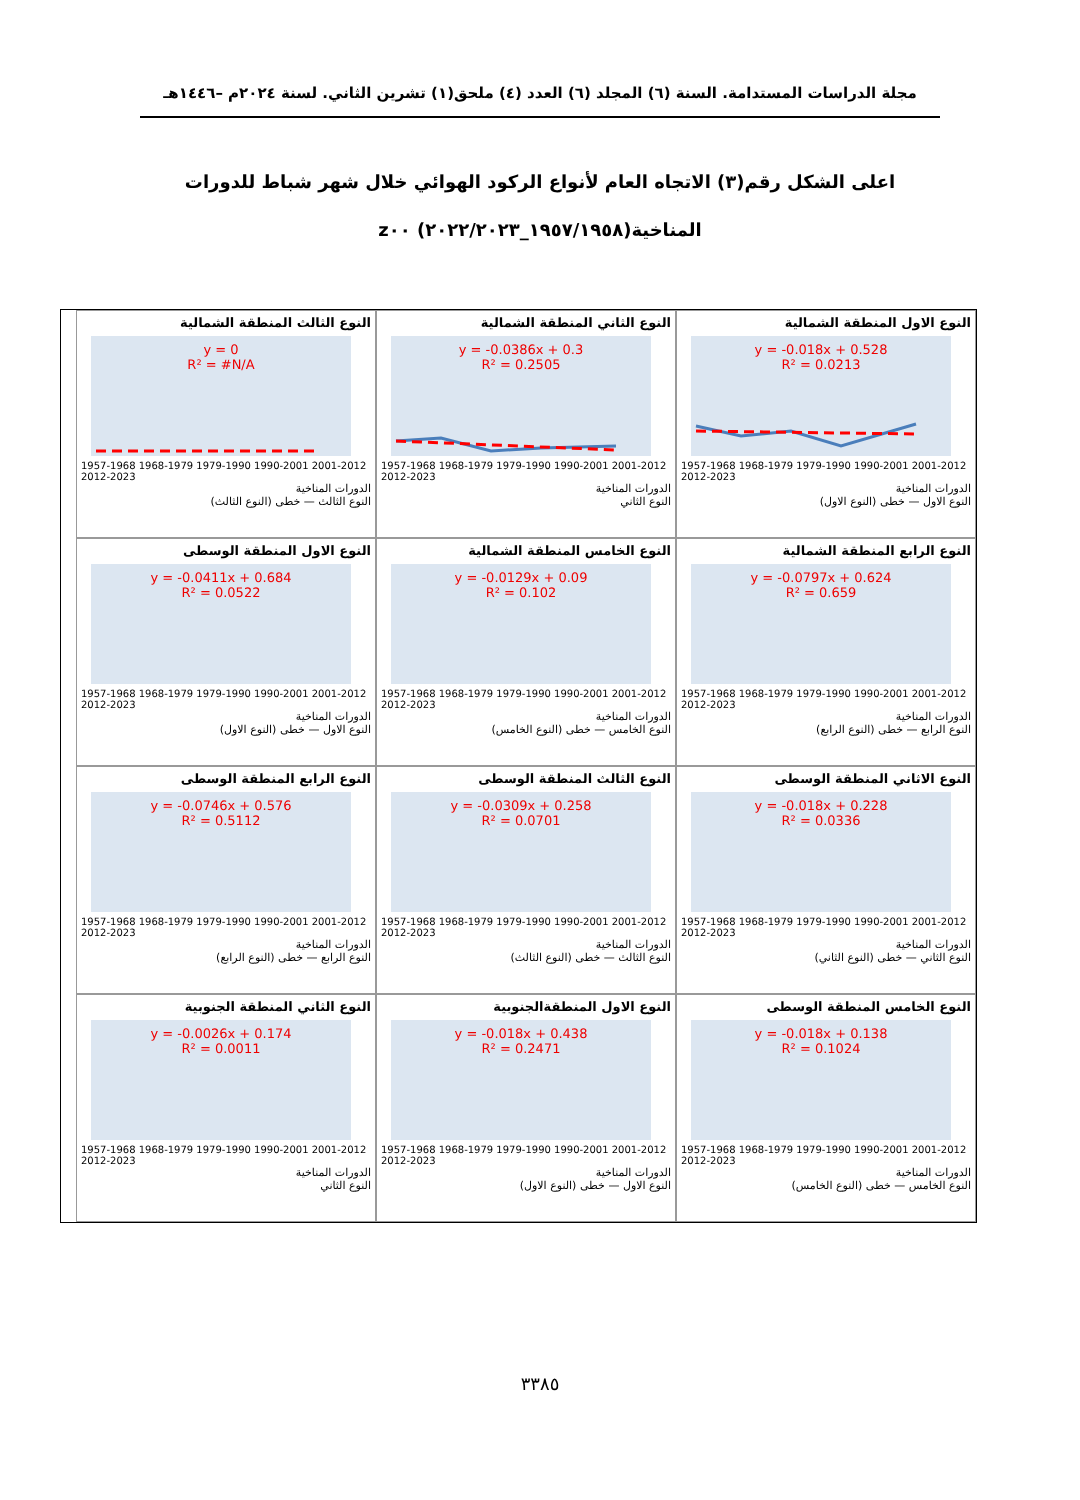مجلة الدراسات المستدامة. السنة (٦) المجلد (٦) العدد (٤) ملحق(١) تشرين الثاني. لسنة ٢٠٢٤م –١٤٤٦هـ
اعلى الشكل رقم(٣) الاتجاه العام لأنواع الركود الهوائي خلال شهر شباط للدورات المناخية(١٩٥٧/١٩٥٨_٢٠٢٢/٢٠٢٣) z٠٠
النوع الاول المنطقة الشمالية
y = -0.018x + 0.528
R² = 0.0213
1957-1968 1968-1979 1979-1990 1990-2001 2001-2012 2012-2023
الدورات المناخية
النوع الاول — خطى (النوع الاول)
النوع الثاني المنطقة الشمالية
y = -0.0386x + 0.3
R² = 0.2505
1957-1968 1968-1979 1979-1990 1990-2001 2001-2012 2012-2023
الدورات المناخية
النوع الثاني
النوع الثالث المنطقة الشمالية
y = 0
R² = #N/A
1957-1968 1968-1979 1979-1990 1990-2001 2001-2012 2012-2023
الدورات المناخية
النوع الثالث — خطى (النوع الثالث)
النوع الرابع المنطقة الشمالية
y = -0.0797x + 0.624
R² = 0.659
1957-1968 1968-1979 1979-1990 1990-2001 2001-2012 2012-2023
الدورات المناخية
النوع الرابع — خطى (النوع الرابع)
النوع الخامس المنطقة الشمالية
y = -0.0129x + 0.09
R² = 0.102
1957-1968 1968-1979 1979-1990 1990-2001 2001-2012 2012-2023
الدورات المناخية
النوع الخامس — خطى (النوع الخامس)
النوع الاول المنطقة الوسطى
y = -0.0411x + 0.684
R² = 0.0522
1957-1968 1968-1979 1979-1990 1990-2001 2001-2012 2012-2023
الدورات المناخية
النوع الاول — خطى (النوع الاول)
النوع الاثاني المنطقة الوسطى
y = -0.018x + 0.228
R² = 0.0336
1957-1968 1968-1979 1979-1990 1990-2001 2001-2012 2012-2023
الدورات المناخية
النوع الثاني — خطى (النوع الثاني)
النوع الثالث المنطقة الوسطى
y = -0.0309x + 0.258
R² = 0.0701
1957-1968 1968-1979 1979-1990 1990-2001 2001-2012 2012-2023
الدورات المناخية
النوع الثالث — خطى (النوع الثالث)
النوع الرابع المنطقة الوسطى
y = -0.0746x + 0.576
R² = 0.5112
1957-1968 1968-1979 1979-1990 1990-2001 2001-2012 2012-2023
الدورات المناخية
النوع الرابع — خطى (النوع الرابع)
النوع الخامس المنطقة الوسطى
y = -0.018x + 0.138
R² = 0.1024
1957-1968 1968-1979 1979-1990 1990-2001 2001-2012 2012-2023
الدورات المناخية
النوع الخامس — خطى (النوع الخامس)
النوع الاول المنطقةالجنوبية
y = -0.018x + 0.438
R² = 0.2471
1957-1968 1968-1979 1979-1990 1990-2001 2001-2012 2012-2023
الدورات المناخية
النوع الاول — خطى (النوع الاول)
النوع الثاني المنطقة الجنوبية
y = -0.0026x + 0.174
R² = 0.0011
1957-1968 1968-1979 1979-1990 1990-2001 2001-2012 2012-2023
الدورات المناخية
النوع الثاني
٣٣٨٥